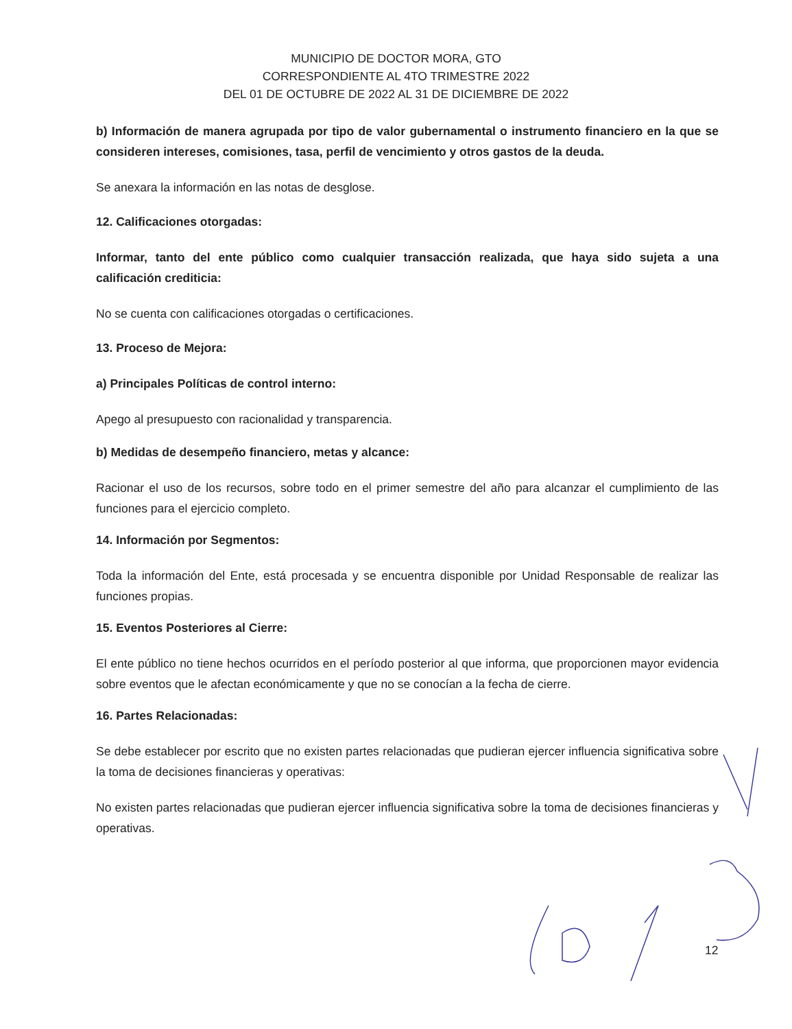MUNICIPIO DE DOCTOR MORA, GTO
CORRESPONDIENTE AL 4TO TRIMESTRE 2022
DEL 01 DE OCTUBRE DE 2022 AL 31 DE DICIEMBRE DE 2022
b) Información de manera agrupada por tipo de valor gubernamental o instrumento financiero en la que se consideren intereses, comisiones, tasa, perfil de vencimiento y otros gastos de la deuda.
Se anexara la información en las notas de desglose.
12. Calificaciones otorgadas:
Informar, tanto del ente público como cualquier transacción realizada, que haya sido sujeta a una calificación crediticia:
No se cuenta con calificaciones otorgadas o certificaciones.
13. Proceso de Mejora:
a) Principales Políticas de control interno:
Apego al presupuesto con racionalidad y transparencia.
b) Medidas de desempeño financiero, metas y alcance:
Racionar el uso de los recursos, sobre todo en el primer semestre del año para alcanzar el cumplimiento de las funciones para el ejercicio completo.
14. Información por Segmentos:
Toda la información del Ente, está procesada y se encuentra disponible por Unidad Responsable de realizar las funciones propias.
15. Eventos Posteriores al Cierre:
El ente público no tiene hechos ocurridos en el período posterior al que informa, que proporcionen mayor evidencia sobre eventos que le afectan económicamente y que no se conocían a la fecha de cierre.
16. Partes Relacionadas:
Se debe establecer por escrito que no existen partes relacionadas que pudieran ejercer influencia significativa sobre la toma de decisiones financieras y operativas:
No existen partes relacionadas que pudieran ejercer influencia significativa sobre la toma de decisiones financieras y operativas.
12